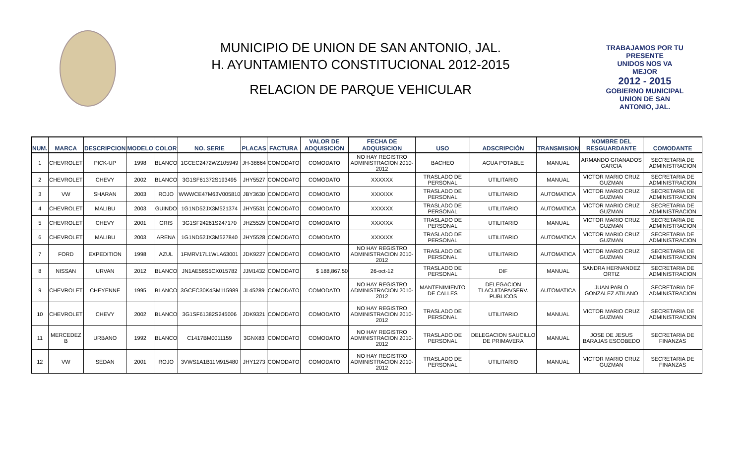MUNICIPIO DE UNION DE SAN ANTONIO, JAL.
H. AYUNTAMIENTO CONSTITUCIONAL 2012-2015
RELACION DE PARQUE VEHICULAR
TRABAJAMOS POR TU PRESENTE
UNIDOS NOS VA MEJOR
2012 - 2015
GOBIERNO MUNICIPAL
UNION DE SAN ANTONIO, JAL.
| NUM. | MARCA | DESCRIPCION | MODELO | COLOR | NO. SERIE | PLACAS | FACTURA | VALOR DE ADQUISICION | FECHA DE ADQUISICION | USO | ADSCRIPCIÓN | TRANSMISION | NOMBRE DEL RESGUARDANTE | COMODANTE |
| --- | --- | --- | --- | --- | --- | --- | --- | --- | --- | --- | --- | --- | --- | --- |
| 1 | CHEVROLET | PICK-UP | 1998 | BLANCO | 1GCEC2472WZ105949 | JH-38664 | COMODATO | COMODATO | NO HAY REGISTRO ADMINISTRACION 2010-2012 | BACHEO | AGUA POTABLE | MANUAL | ARMANDO GRANADOS GARCIA | SECRETARIA DE ADMINISTRACION |
| 2 | CHEVROLET | CHEVY | 2002 | BLANCO | 3G1SF61372S193495 | JHY5527 | COMODATO | COMODATO | XXXXXX | TRASLADO DE PERSONAL | UTILITARIO | MANUAL | VICTOR MARIO CRUZ GUZMAN | SECRETARIA DE ADMINISTRACION |
| 3 | VW | SHARAN | 2003 | ROJO | WWWCE47M63V005810 | JBY3630 | COMODATO | COMODATO | XXXXXX | TRASLADO DE PERSONAL | UTILITARIO | AUTOMATICA | VICTOR MARIO CRUZ GUZMAN | SECRETARIA DE ADMINISTRACION |
| 4 | CHEVROLET | MALIBU | 2003 | GUINDO | 1G1ND52JX3M521374 | JHY5531 | COMODATO | COMODATO | XXXXXX | TRASLADO DE PERSONAL | UTILITARIO | AUTOMATICA | VICTOR MARIO CRUZ GUZMAN | SECRETARIA DE ADMINISTRACION |
| 5 | CHEVROLET | CHEVY | 2001 | GRIS | 3G1SF24261S247170 | JHZ5529 | COMODATO | COMODATO | XXXXXX | TRASLADO DE PERSONAL | UTILITARIO | MANUAL | VICTOR MARIO CRUZ GUZMAN | SECRETARIA DE ADMINISTRACION |
| 6 | CHEVROLET | MALIBU | 2003 | ARENA | 1G1ND52JX3M527840 | JHY5528 | COMODATO | COMODATO | XXXXXX | TRASLADO DE PERSONAL | UTILITARIO | AUTOMATICA | VICTOR MARIO CRUZ GUZMAN | SECRETARIA DE ADMINISTRACION |
| 7 | FORD | EXPEDITION | 1998 | AZUL | 1FMRV17L1WLA63001 | JDK9227 | COMODATO | COMODATO | NO HAY REGISTRO ADMINISTRACION 2010-2012 | TRASLADO DE PERSONAL | UTILITARIO | AUTOMATICA | VICTOR MARIO CRUZ GUZMAN | SECRETARIA DE ADMINISTRACION |
| 8 | NISSAN | URVAN | 2012 | BLANCO | JN1AE56S5CX015782 | JJM1432 | COMODATO | $ 188,867.50 | 26-oct-12 | TRASLADO DE PERSONAL | DIF | MANUAL | SANDRA HERNANDEZ ORTIZ | SECRETARIA DE ADMINISTRACION |
| 9 | CHEVROLET | CHEYENNE | 1995 | BLANCO | 3GCEC30K4SM115989 | JL45289 | COMODATO | COMODATO | NO HAY REGISTRO ADMINISTRACION 2010-2012 | MANTENIMIENTO DE CALLES | DELEGACION TLACUITAPA/SERV. PUBLICOS | AUTOMATICA | JUAN PABLO GONZALEZ ATILANO | SECRETARIA DE ADMINISTRACION |
| 10 | CHEVROLET | CHEVY | 2002 | BLANCO | 3G1SF61382S245006 | JDK9321 | COMODATO | COMODATO | NO HAY REGISTRO ADMINISTRACION 2010-2012 | TRASLADO DE PERSONAL | UTILITARIO | MANUAL | VICTOR MARIO CRUZ GUZMAN | SECRETARIA DE ADMINISTRACION |
| 11 | MERCEDEZ B | URBANO | 1992 | BLANCO | C1417BM0011159 | 3GNX83 | COMODATO | COMODATO | NO HAY REGISTRO ADMINISTRACION 2010-2012 | TRASLADO DE PERSONAL | DELEGACION SAUCILLO DE PRIMAVERA | MANUAL | JOSE DE JESUS BARAJAS ESCOBEDO | SECRETARIA DE FINANZAS |
| 12 | VW | SEDAN | 2001 | ROJO | 3VWS1A1B11M915480 | JHY1273 | COMODATO | COMODATO | NO HAY REGISTRO ADMINISTRACION 2010-2012 | TRASLADO DE PERSONAL | UTILITARIO | MANUAL | VICTOR MARIO CRUZ GUZMAN | SECRETARIA DE FINANZAS |